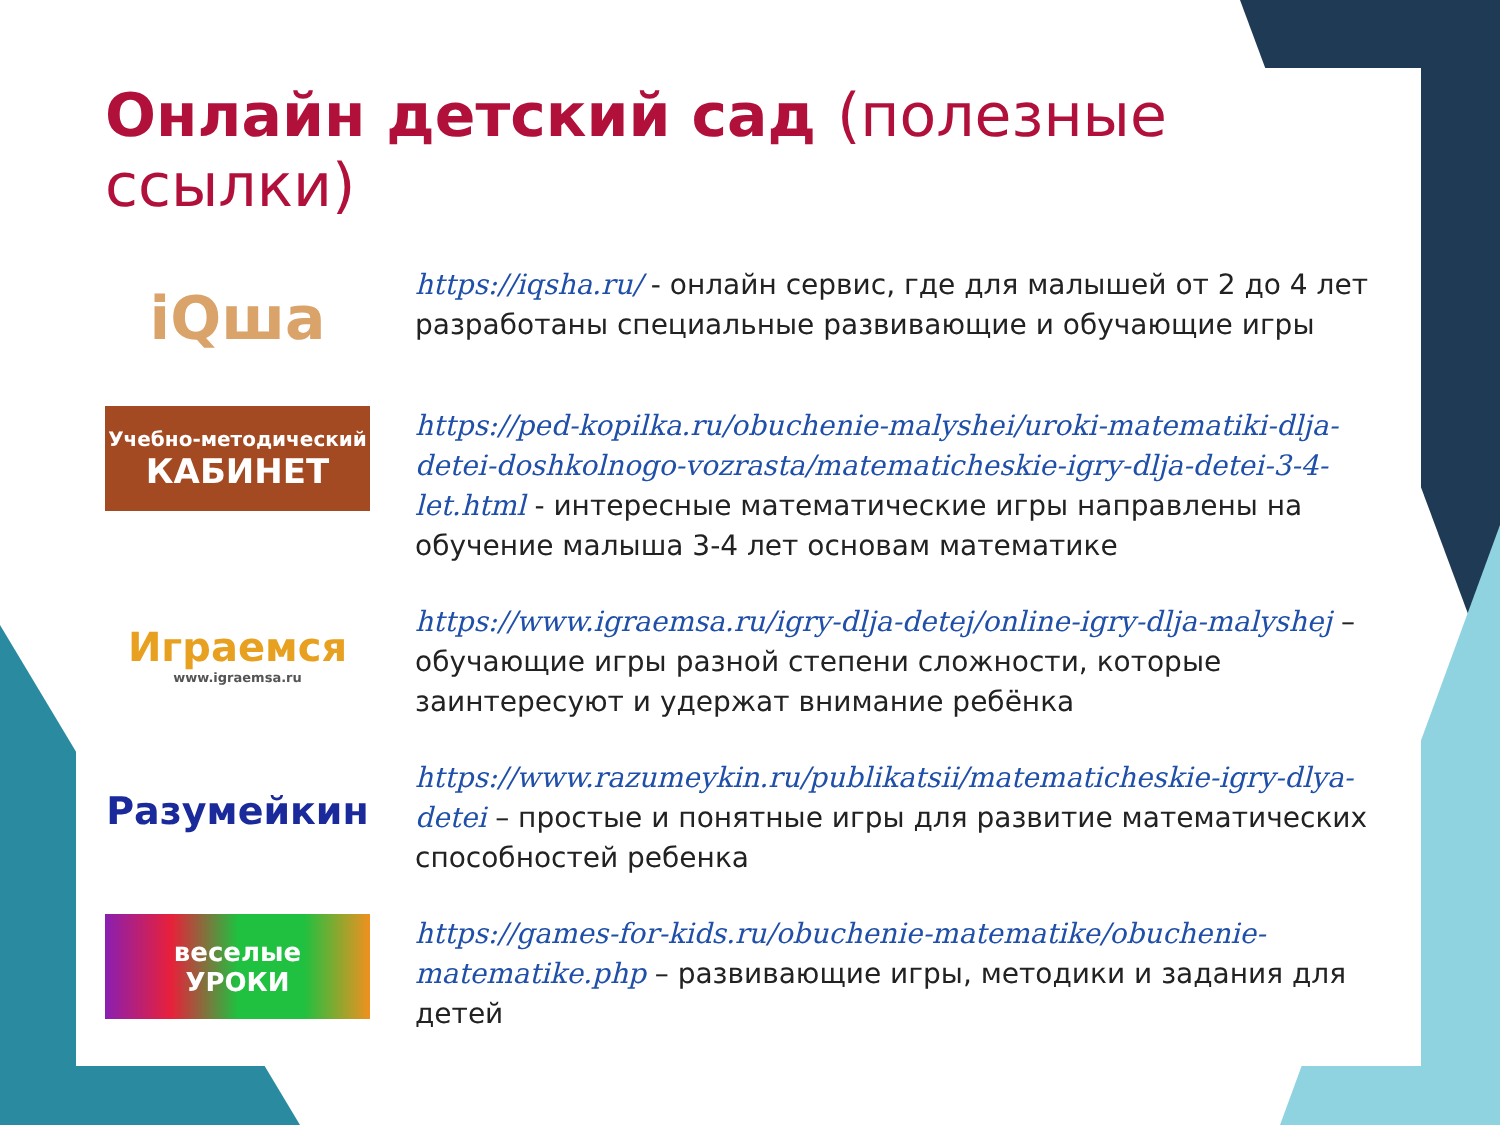Онлайн детский сад (полезные ссылки)
iQша
https://iqsha.ru/ - онлайн сервис, где для малышей от 2 до 4 лет разработаны специальные развивающие и обучающие игры
Учебно-методический
КАБИНЕТ
https://ped-kopilka.ru/obuchenie-malyshei/uroki-matematiki-dlja-detei-doshkolnogo-vozrasta/matematicheskie-igry-dlja-detei-3-4-let.html - интересные математические игры направлены на обучение малыша 3-4 лет основам математике
Играемся
www.igraemsa.ru
https://www.igraemsa.ru/igry-dlja-detej/online-igry-dlja-malyshej – обучающие игры разной степени сложности, которые заинтересуют и удержат внимание ребёнка
Разумейкин
https://www.razumeykin.ru/publikatsii/matematicheskie-igry-dlya-detei – простые и понятные игры для развитие математических способностей ребенка
веселые
УРОКИ
https://games-for-kids.ru/obuchenie-matematike/obuchenie-matematike.php – развивающие игры, методики и задания для детей